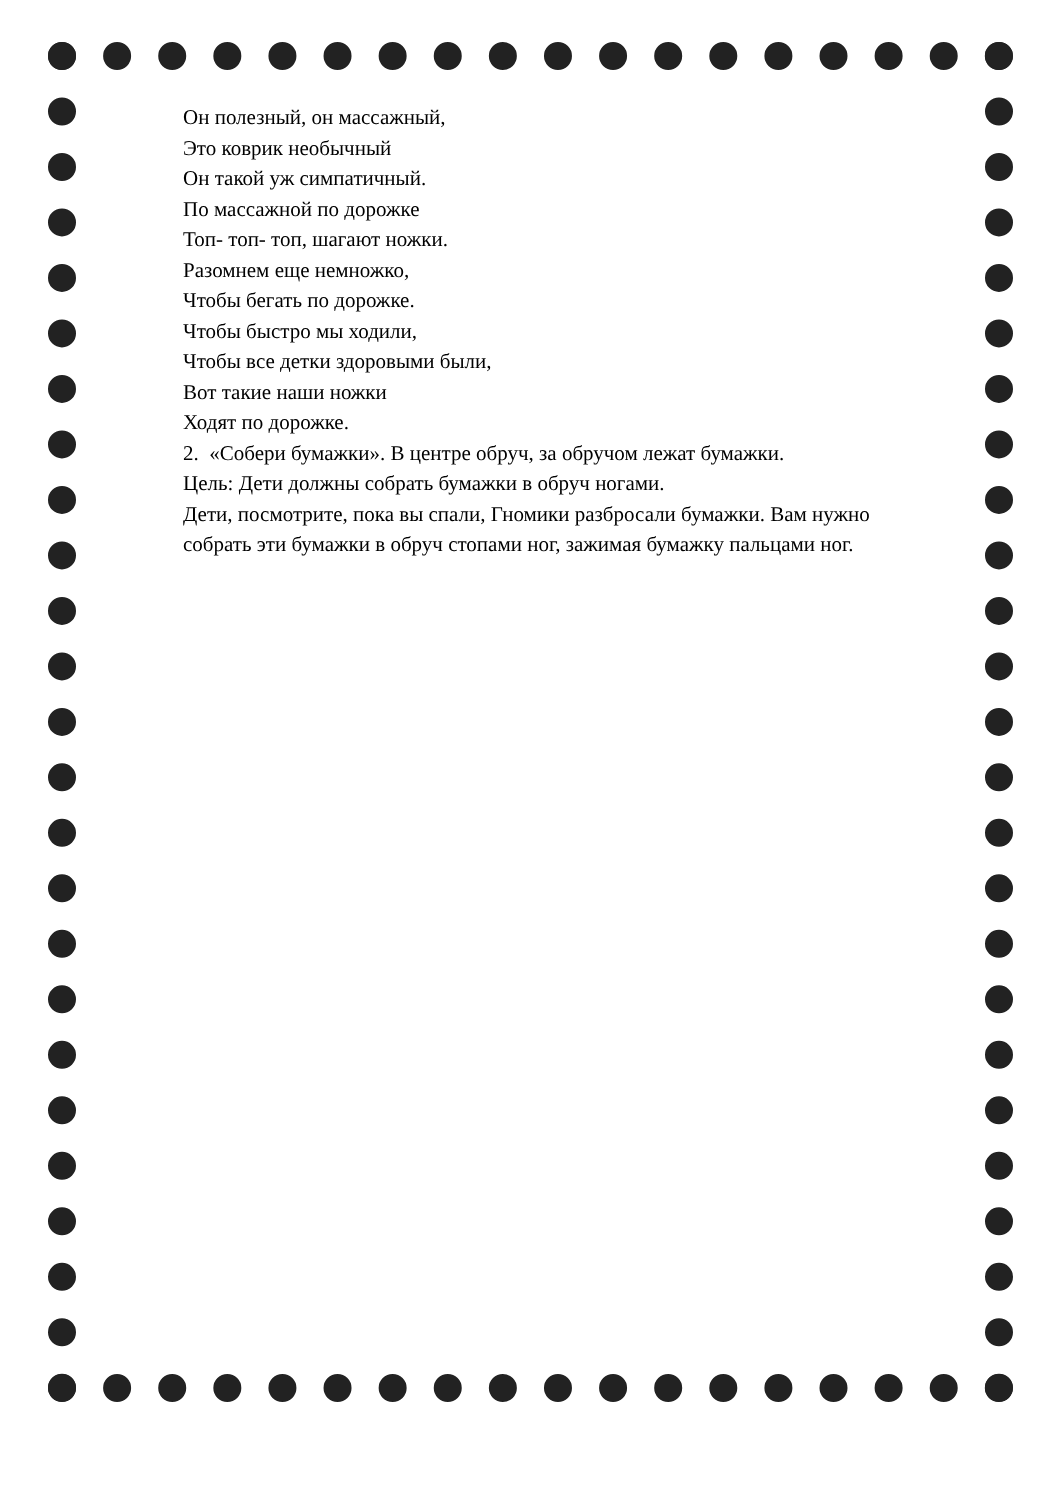Он полезный, он массажный,
Это коврик необычный
Он такой уж симпатичный.
По массажной по дорожке
Топ- топ- топ, шагают ножки.
Разомнем еще немножко,
Чтобы бегать по дорожке.
Чтобы быстро мы ходили,
Чтобы все детки здоровыми были,
Вот такие наши ножки
Ходят по дорожке.
2. «Собери бумажки». В центре обруч, за обручом лежат бумажки.
Цель: Дети должны собрать бумажки в обруч ногами.
Дети, посмотрите, пока вы спали, Гномики разбросали бумажки. Вам нужно собрать эти бумажки в обруч стопами ног, зажимая бумажку пальцами ног.